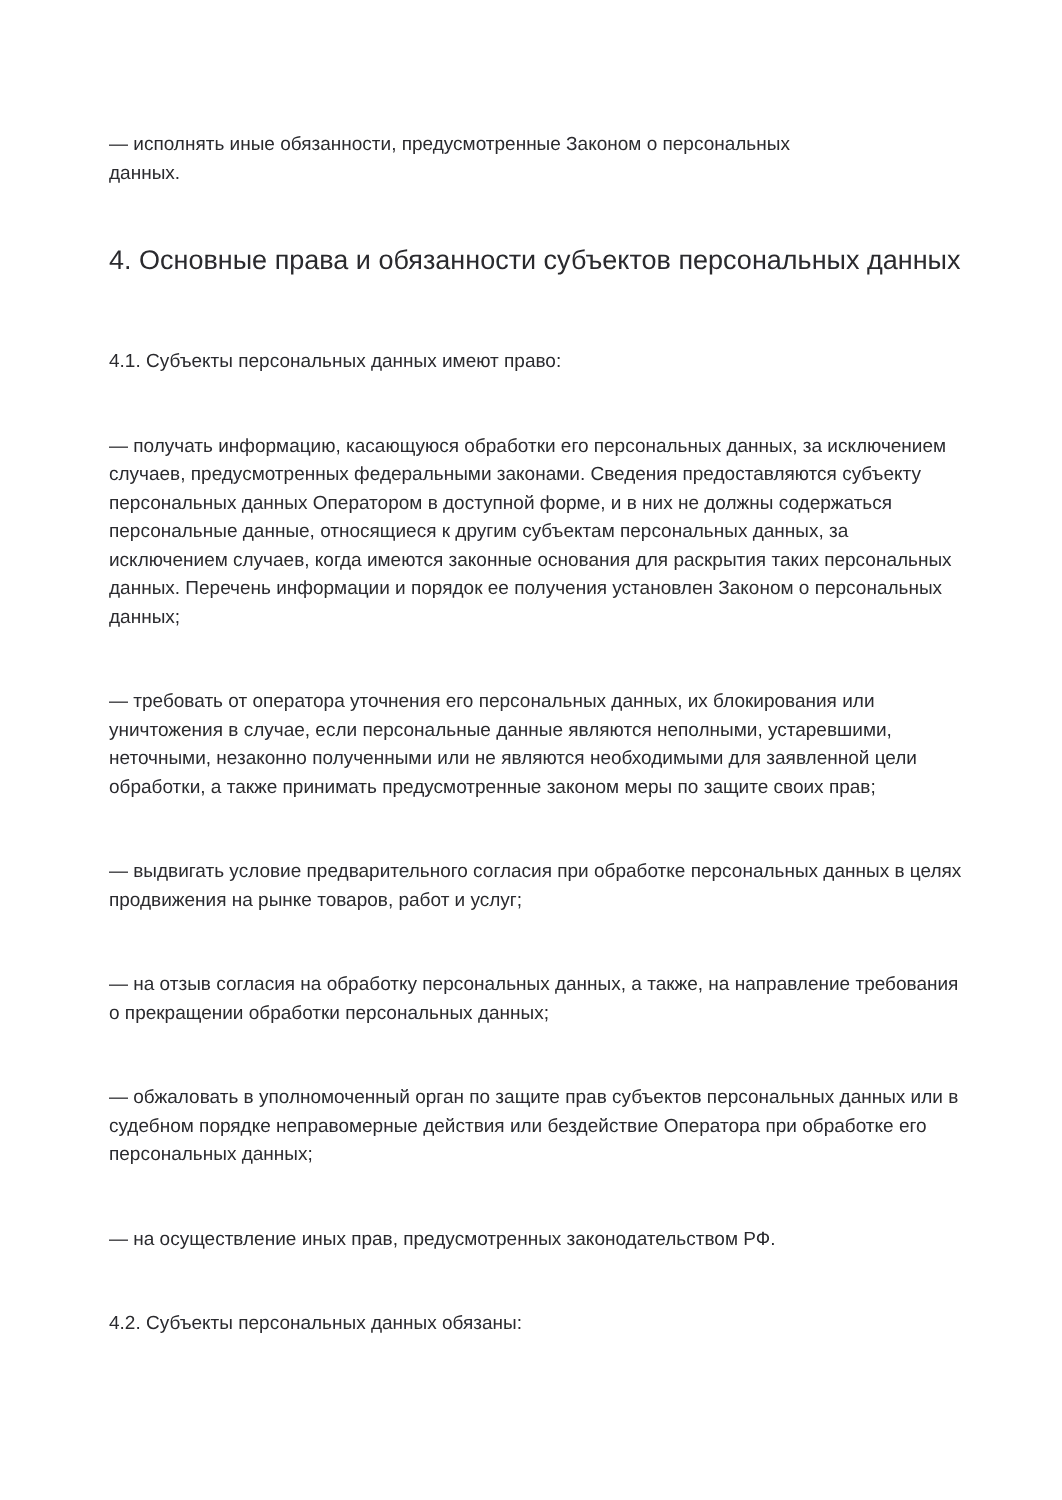— исполнять иные обязанности, предусмотренные Законом о персональных
данных.
4. Основные права и обязанности субъектов персональных данных
4.1. Субъекты персональных данных имеют право:
— получать информацию, касающуюся обработки его персональных данных, за исключением случаев, предусмотренных федеральными законами. Сведения предоставляются субъекту персональных данных Оператором в доступной форме, и в них не должны содержаться персональные данные, относящиеся к другим субъектам персональных данных, за исключением случаев, когда имеются законные основания для раскрытия таких персональных данных. Перечень информации и порядок ее получения установлен Законом о персональных данных;
— требовать от оператора уточнения его персональных данных, их блокирования или уничтожения в случае, если персональные данные являются неполными, устаревшими, неточными, незаконно полученными или не являются необходимыми для заявленной цели обработки, а также принимать предусмотренные законом меры по защите своих прав;
— выдвигать условие предварительного согласия при обработке персональных данных в целях продвижения на рынке товаров, работ и услуг;
— на отзыв согласия на обработку персональных данных, а также, на направление требования о прекращении обработки персональных данных;
— обжаловать в уполномоченный орган по защите прав субъектов персональных данных или в судебном порядке неправомерные действия или бездействие Оператора при обработке его персональных данных;
— на осуществление иных прав, предусмотренных законодательством РФ.
4.2. Субъекты персональных данных обязаны: